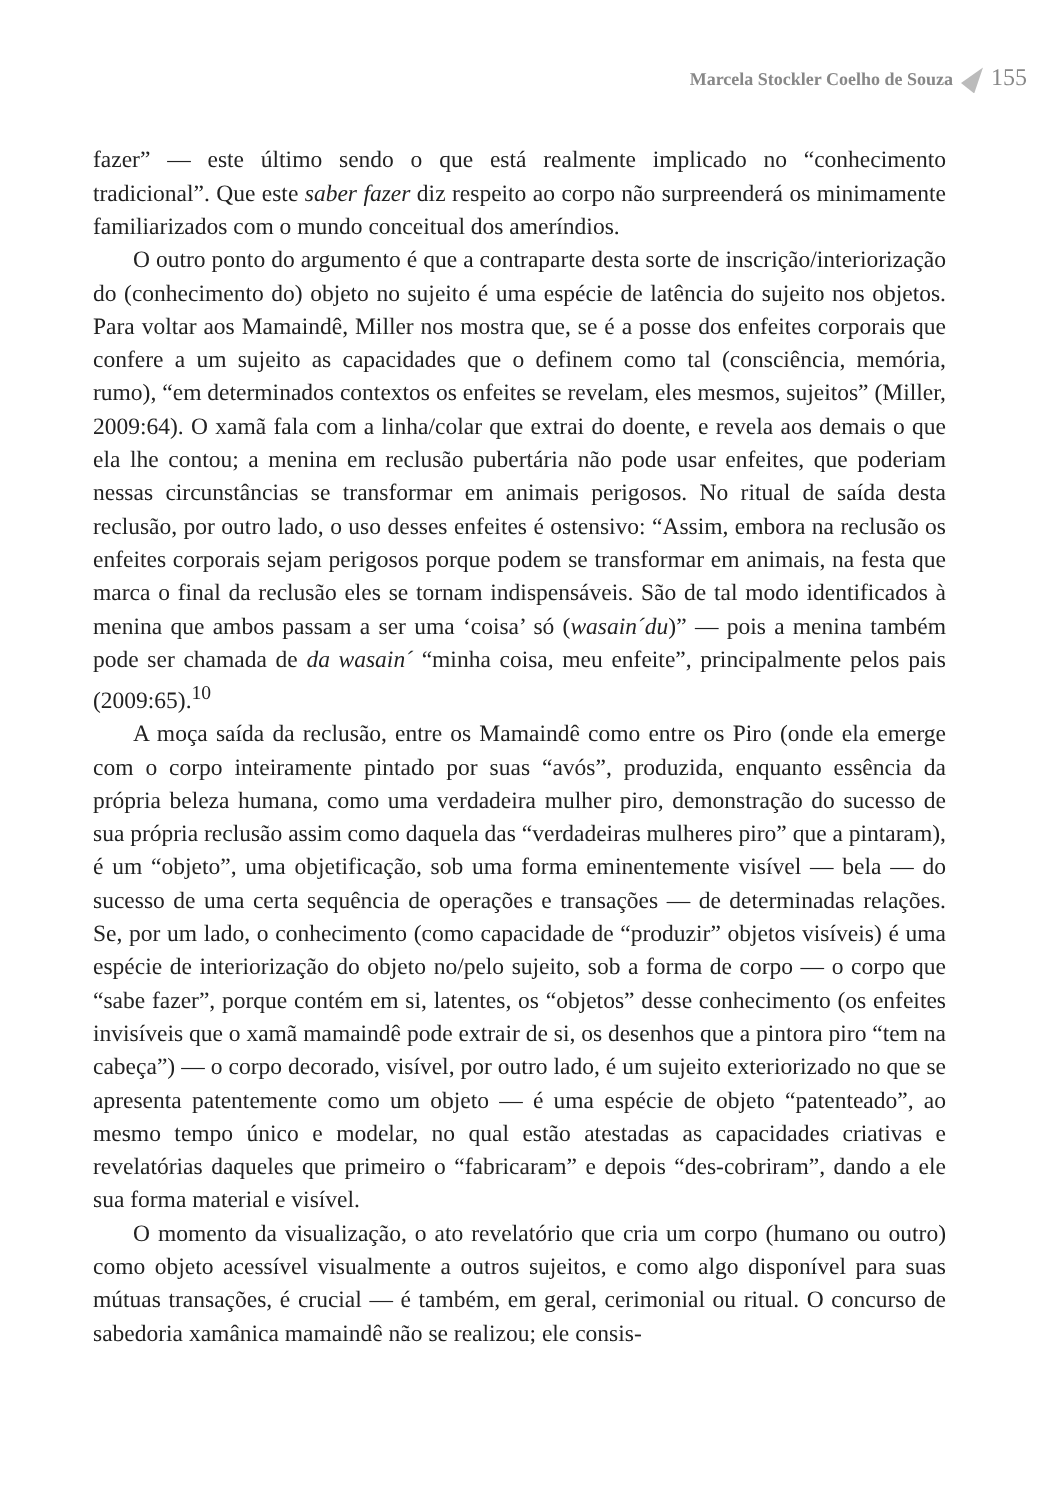Marcela Stockler Coelho de Souza 155
fazer” — este último sendo o que está realmente implicado no “conhecimento tradicional”. Que este saber fazer diz respeito ao corpo não surpreenderá os minimamente familiarizados com o mundo conceitual dos ameríndios.
O outro ponto do argumento é que a contraparte desta sorte de inscrição/interiorização do (conhecimento do) objeto no sujeito é uma espécie de latência do sujeito nos objetos. Para voltar aos Mamaindê, Miller nos mostra que, se é a posse dos enfeites corporais que confere a um sujeito as capacidades que o definem como tal (consciência, memória, rumo), “em determinados contextos os enfeites se revelam, eles mesmos, sujeitos” (Miller, 2009:64). O xamã fala com a linha/colar que extrai do doente, e revela aos demais o que ela lhe contou; a menina em reclusão pubertária não pode usar enfeites, que poderiam nessas circunstâncias se transformar em animais perigosos. No ritual de saída desta reclusão, por outro lado, o uso desses enfeites é ostensivo: “Assim, embora na reclusão os enfeites corporais sejam perigosos porque podem se transformar em animais, na festa que marca o final da reclusão eles se tornam indispensáveis. São de tal modo identificados à menina que ambos passam a ser uma ‘coisa’ só (wasain´du)” — pois a menina também pode ser chamada de da wasain´ “minha coisa, meu enfeite”, principalmente pelos pais (2009:65).<sup>10</sup>
A moça saída da reclusão, entre os Mamaindê como entre os Piro (onde ela emerge com o corpo inteiramente pintado por suas “avós”, produzida, enquanto essência da própria beleza humana, como uma verdadeira mulher piro, demonstração do sucesso de sua própria reclusão assim como daquela das “verdadeiras mulheres piro” que a pintaram), é um “objeto”, uma objetificação, sob uma forma eminentemente visível — bela — do sucesso de uma certa sequência de operações e transações — de determinadas relações. Se, por um lado, o conhecimento (como capacidade de “produzir” objetos visíveis) é uma espécie de interiorização do objeto no/pelo sujeito, sob a forma de corpo — o corpo que “sabe fazer”, porque contém em si, latentes, os “objetos” desse conhecimento (os enfeites invisíveis que o xamã mamaindê pode extrair de si, os desenhos que a pintora piro “tem na cabeça”) — o corpo decorado, visível, por outro lado, é um sujeito exteriorizado no que se apresenta patentemente como um objeto — é uma espécie de objeto “patenteado”, ao mesmo tempo único e modelar, no qual estão atestadas as capacidades criativas e revelatórias daqueles que primeiro o “fabricaram” e depois “des-cobriram”, dando a ele sua forma material e visível.
O momento da visualização, o ato revelatório que cria um corpo (humano ou outro) como objeto acessível visualmente a outros sujeitos, e como algo disponível para suas mútuas transações, é crucial — é também, em geral, cerimonial ou ritual. O concurso de sabedoria xamânica mamaindê não se realizou; ele consis-